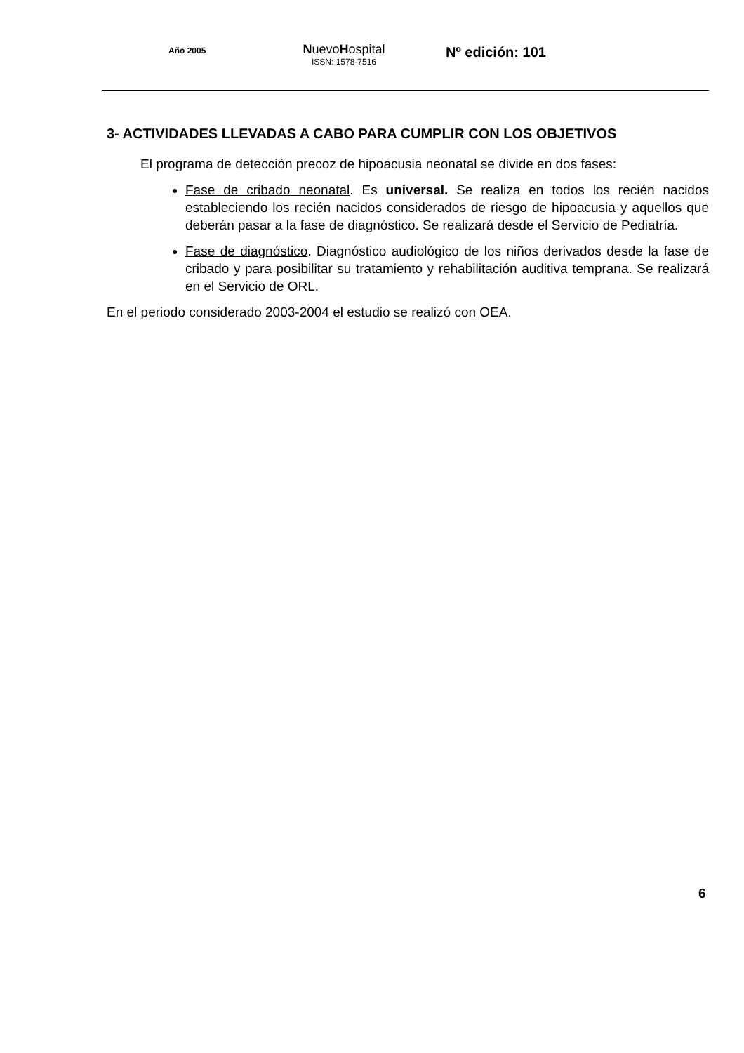Año 2005
NuevoHospital
ISSN: 1578-7516
Nº edición: 101
3- ACTIVIDADES LLEVADAS A CABO PARA CUMPLIR CON LOS OBJETIVOS
El programa de detección precoz de hipoacusia neonatal se divide en dos fases:
Fase de cribado neonatal. Es universal. Se realiza en todos los recién nacidos estableciendo los recién nacidos considerados de riesgo de hipoacusia y aquellos que deberán pasar a la fase de diagnóstico. Se realizará desde el Servicio de Pediatría.
Fase de diagnóstico. Diagnóstico audiológico de los niños derivados desde la fase de cribado y para posibilitar su tratamiento y rehabilitación auditiva temprana. Se realizará en el Servicio de ORL.
En el periodo considerado 2003-2004 el estudio se realizó con OEA.
6